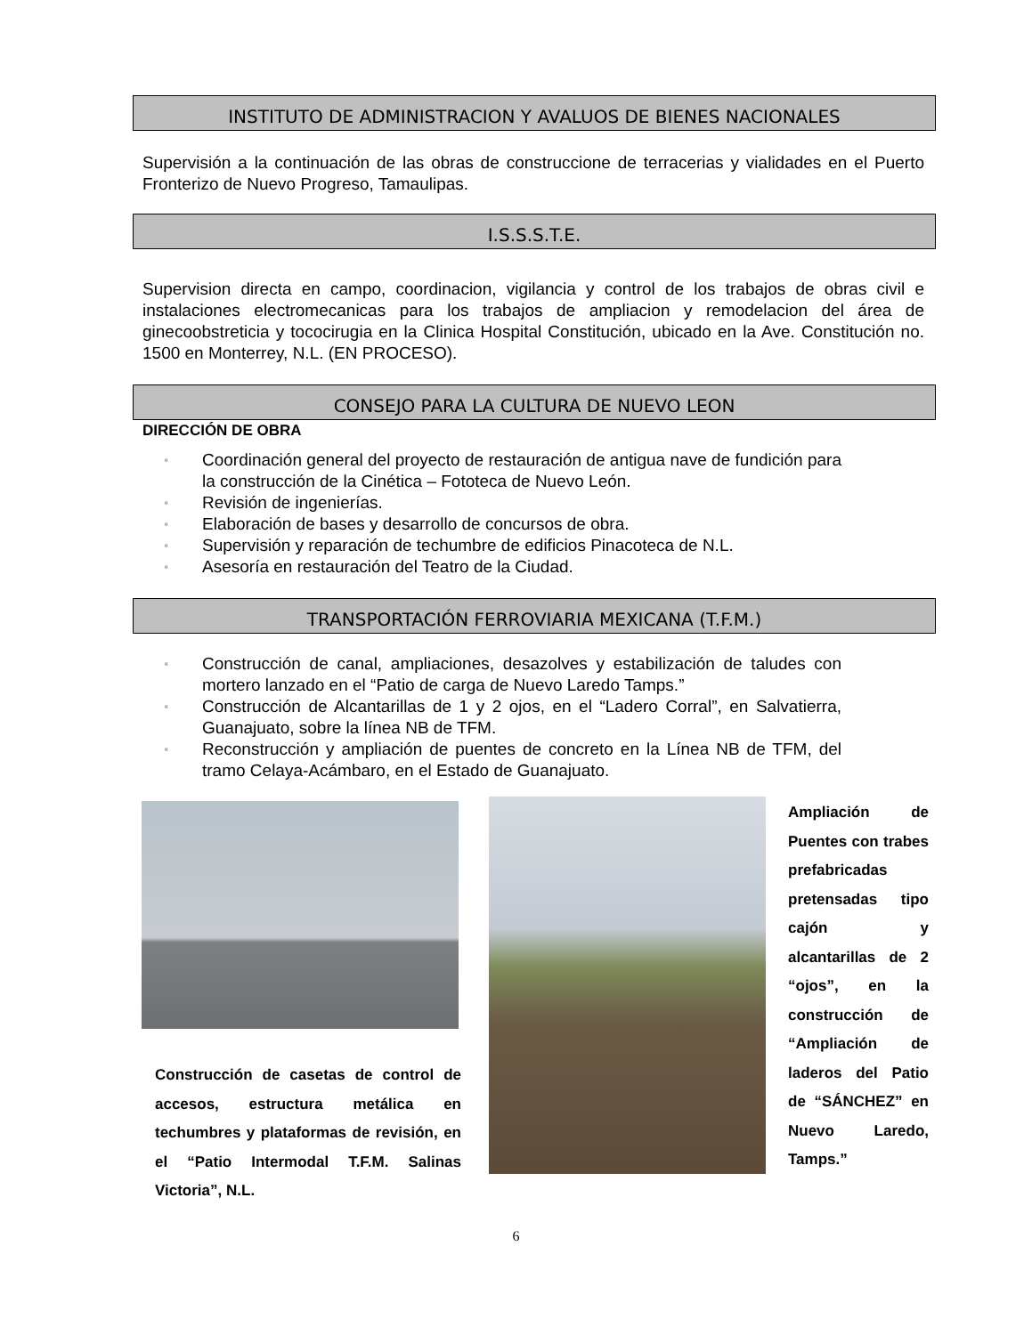INSTITUTO DE ADMINISTRACION Y AVALUOS DE BIENES NACIONALES
Supervisión a la continuación de las obras de construccione de terracerias y vialidades en el Puerto Fronterizo de Nuevo Progreso, Tamaulipas.
I.S.S.S.T.E.
Supervision directa en campo, coordinacion, vigilancia y control de los trabajos de obras civil e instalaciones electromecanicas para los trabajos de ampliacion y remodelacion del área de ginecoobstreticia y tococirugia en la Clinica Hospital Constitución, ubicado en la Ave. Constitución no. 1500 en Monterrey, N.L. (EN PROCESO).
CONSEJO PARA LA CULTURA DE NUEVO LEON
DIRECCIÓN DE OBRA
▫ Coordinación general del proyecto de restauración de antigua nave de fundición para la construcción de la Cinética – Fototeca de Nuevo León.
▫ Revisión de ingenierías.
▫ Elaboración de bases y desarrollo de concursos de obra.
▫ Supervisión y reparación de techumbre de edificios Pinacoteca de N.L.
▫ Asesoría en restauración del Teatro de la Ciudad.
TRANSPORTACIÓN FERROVIARIA MEXICANA (T.F.M.)
▫ Construcción de canal, ampliaciones, desazolves y estabilización de taludes con mortero lanzado en el “Patio de carga de Nuevo Laredo Tamps.”
▫ Construcción de Alcantarillas de 1 y 2 ojos, en el “Ladero Corral”, en Salvatierra, Guanajuato, sobre la línea NB de TFM.
▫ Reconstrucción y ampliación de puentes de concreto en la Línea NB de TFM, del tramo Celaya-Acámbaro, en el Estado de Guanajuato.
Construcción de casetas de control de accesos, estructura metálica en techumbres y plataformas de revisión, en el “Patio Intermodal T.F.M. Salinas Victoria”, N.L.
Ampliación de Puentes con trabes prefabricadas pretensadas tipo cajón y alcantarillas de 2 “ojos”, en la construcción de “Ampliación de laderos del Patio de “SÁNCHEZ” en Nuevo Laredo, Tamps.”
6